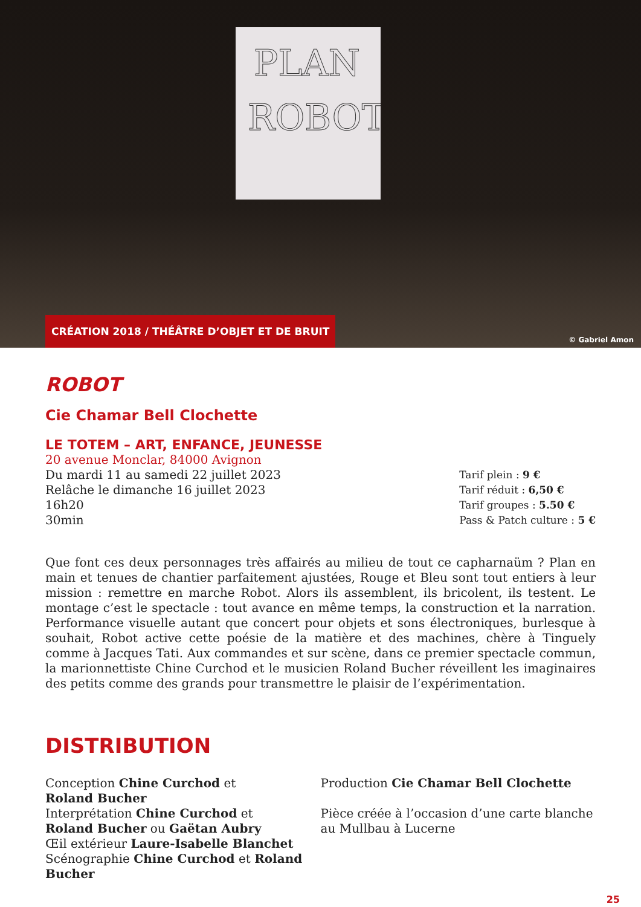PLAN
ROBOT
CRÉATION 2018 / THÉÂTRE D’OBJET ET DE BRUIT
© Gabriel Amon
ROBOT
Cie Chamar Bell Clochette
LE TOTEM – ART, ENFANCE, JEUNESSE
20 avenue Monclar, 84000 Avignon
Du mardi 11 au samedi 22 juillet 2023
Relâche le dimanche 16 juillet 2023
16h20
30min
Tarif plein : 9 €
Tarif réduit : 6,50 €
Tarif groupes : 5.50 €
Pass & Patch culture : 5 €
Que font ces deux personnages très affairés au milieu de tout ce capharnaüm ? Plan en main et tenues de chantier parfaitement ajustées, Rouge et Bleu sont tout entiers à leur mission : remettre en marche Robot. Alors ils assemblent, ils bricolent, ils testent. Le montage c’est le spectacle : tout avance en même temps, la construction et la narration. Performance visuelle autant que concert pour objets et sons électroniques, burlesque à souhait, Robot active cette poésie de la matière et des machines, chère à Tinguely comme à Jacques Tati. Aux commandes et sur scène, dans ce premier spectacle commun, la marionnettiste Chine Curchod et le musicien Roland Bucher réveillent les imaginaires des petits comme des grands pour transmettre le plaisir de l’expérimentation.
DISTRIBUTION
Conception Chine Curchod et
Roland Bucher
Interprétation Chine Curchod et
Roland Bucher ou Gaëtan Aubry
Œil extérieur Laure-Isabelle Blanchet
Scénographie Chine Curchod et Roland Bucher
Production Cie Chamar Bell Clochette
Pièce créée à l’occasion d’une carte blanche au Mullbau à Lucerne
25